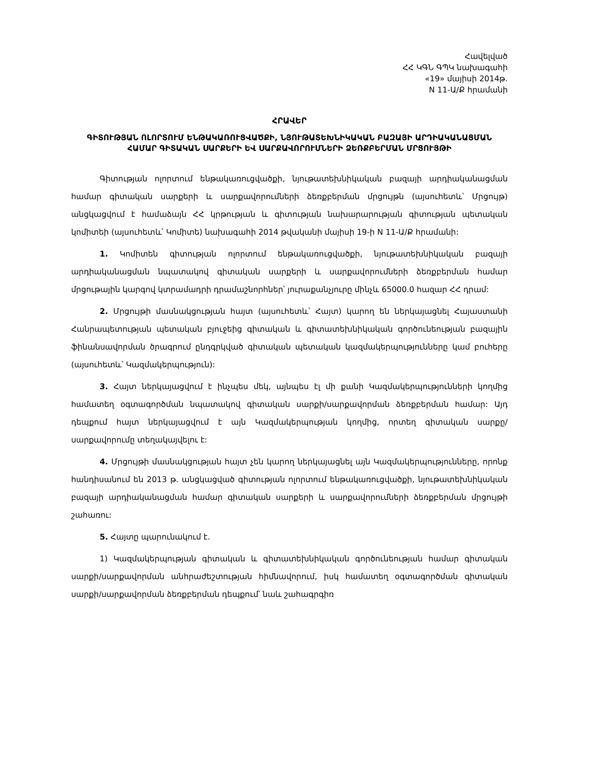Հավելված
ՀՀ ԿԳՆ ԳՊԿ նախագահի
«19» մայիսի 2014թ.
N 11-Ա/Ք հրամանի
ՀՐԱՎԵՐ
ԳԻՏՈՒԹՅԱՆ ՈԼՈՐՏՈՒՄ ԵՆԹԱԿԱՌՈՒՑՎԱԾՔԻ, ՆՅՈՒԹԱՏԵԽՆԻԿԱԿԱՆ ԲԱԶԱՅԻ ԱՐԴԻԱԿԱՆԱՑՄԱՆ ՀԱՄԱՐ ԳԻՏԱԿԱՆ ՍԱՐՔԵՐԻ ԵՎ ՍԱՐՔԱՎՈՐՈՒՄՆԵՐԻ ՁԵՌՔԲԵՐՄԱՆ ՄՐՑՈՒՅԹԻ
Գիտության ոլորտում ենթակառուցվածքի, նյութատեխնիկական բազայի արդիականացման համար գիտական սարքերի և սարքավորումների ձեռքբերման մրցույթն (այսուհետև՝ Մրցույթ) անցկացվում է համաձայն ՀՀ կրթության և գիտության նախարարության գիտության պետական կոմիտեի (այսուհետև՝ Կոմիտե) նախագահի 2014 թվականի մայիսի 19-ի N 11-Ա/Ք հրամանի:
1. Կոմիտեն գիտության ոլորտում ենթակառուցվածքի, նյութատեխնիկական բազայի արդիականացման նպատակով գիտական սարքերի և սարքավորումների ձեռքբերման համար մրցութային կարգով կտրամադրի դրամաշնորհներ՝ յուրաքանչյուրը մինչև 65000.0 հազար ՀՀ դրամ:
2. Մրցույթի մասնակցության հայտ (այսուհետև՝ Հայտ) կարող են ներկայացնել Հայաստանի Հանրապետության պետական բյուջեից գիտական և գիտատեխնիկական գործունեության բազային ֆինանսավորման ծրագրում ընդգրկված գիտական պետական կազմակերպությունները կամ բուհերը (այսուհետև՝ Կազմակերպություն):
3. Հայտ ներկայացվում է ինչպես մեկ, այնպես էլ մի քանի Կազմակերպությունների կողմից համատեղ օգտագործման նպատակով գիտական սարքի/սարքավորման ձեռքբերման համար: Այդ դեպքում հայտ ներկայացվում է այն Կազմակերպության կողմից, որտեղ գիտական սարքը/սարքավորումը տեղակայվելու է:
4. Մրցույթի մասնակցության հայտ չեն կարող ներկայացնել այն Կազմակերպությունները, որոնք հանդիսանում են 2013 թ. անցկացված գիտության ոլորտում ենթակառուցվածքի, նյութատեխնիկական բազայի արդիականացման համար գիտական սարքերի և սարքավորումների ձեռքբերման մրցույթի շահառու:
5. Հայտը պարունակում է.
1) Կազմակերպության գիտական և գիտատեխնիկական գործունեության համար գիտական սարքի/սարքավորման անհրաժեշտության հիմնավորում, իսկ համատեղ օգտագործման գիտական սարքի/սարքավորման ձեռքբերման դեպքում՝ նաև շահագրգիռ